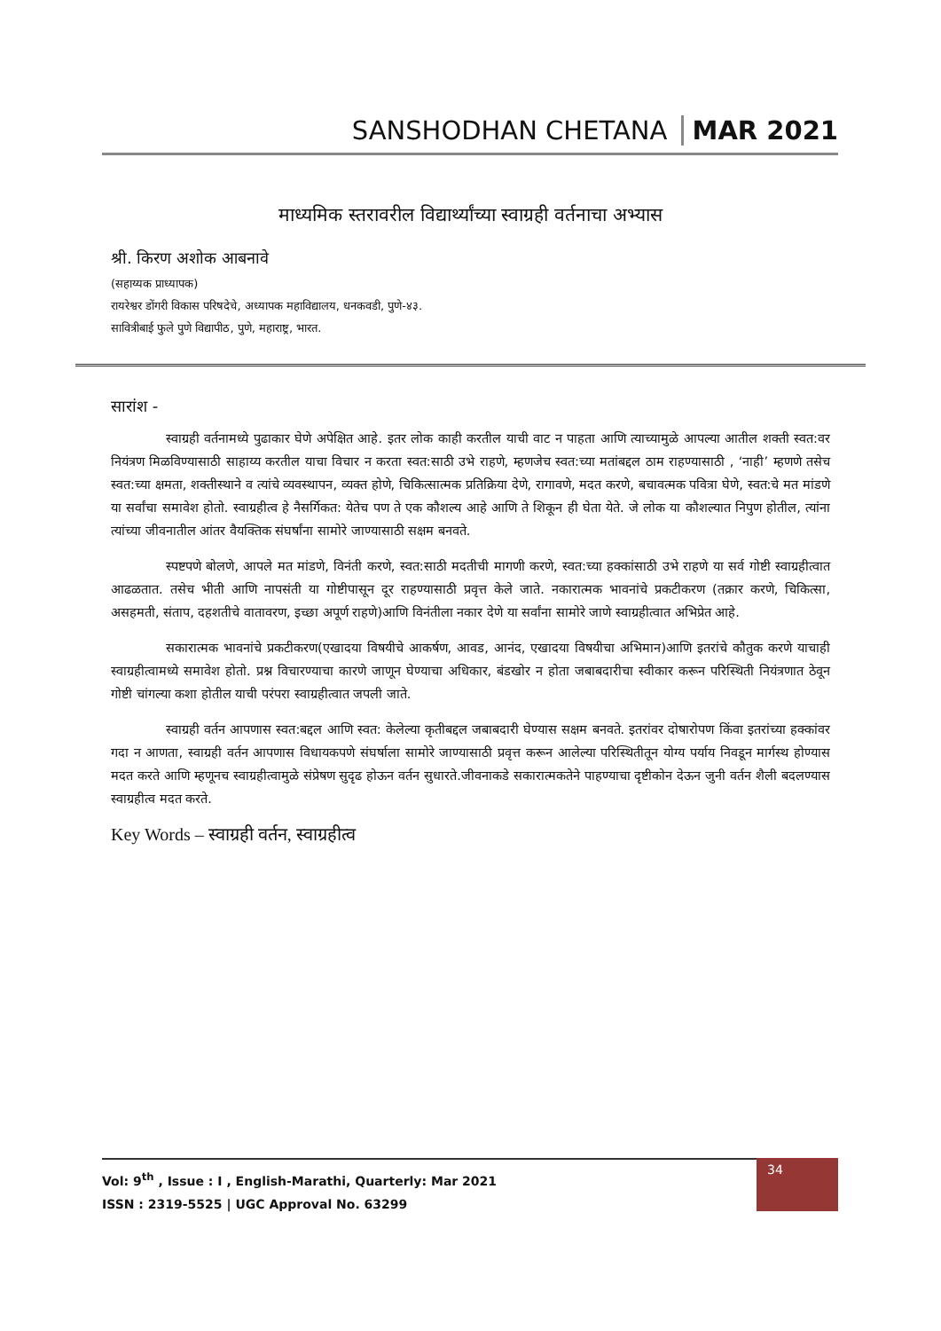SANSHODHAN CHETANA MAR 2021
माध्यमिक स्तरावरील विद्यार्थ्यांच्या स्वाग्रही वर्तनाचा अभ्यास
श्री. किरण अशोक आबनावे
(सहाय्यक प्राध्यापक)
रायरेश्वर डोंगरी विकास परिषदेचे, अध्यापक महाविद्यालय, धनकवडी, पुणे-४३.
सावित्रीबाई फुले पुणे विद्यापीठ, पुणे, महाराष्ट्र, भारत.
सारांश -
स्वाग्रही वर्तनामध्ये पुढाकार घेणे अपेक्षित आहे. इतर लोक काही करतील याची वाट न पाहता आणि त्याच्यामुळे आपल्या आतील शक्ती स्वत:वर नियंत्रण मिळविण्यासाठी साहाय्य करतील याचा विचार न करता स्वत:साठी उभे राहणे, म्हणजेच स्वत:च्या मतांबद्दल ठाम राहण्यासाठी , ‘नाही’ म्हणणे तसेच स्वत:च्या क्षमता, शक्तीस्थाने व त्यांचे व्यवस्थापन, व्यक्त होणे, चिकित्सात्मक प्रतिक्रिया देणे, रागावणे, मदत करणे, बचावत्मक पवित्रा घेणे, स्वत:चे मत मांडणे या सर्वांचा समावेश होतो. स्वाग्रहीत्व हे नैसर्गिकत: येतेच पण ते एक कौशल्य आहे आणि ते शिकून ही घेता येते. जे लोक या कौशल्यात निपुण होतील, त्यांना त्यांच्या जीवनातील आंतर वैयक्तिक संघर्षांना सामोरे जाण्यासाठी सक्षम बनवते.
स्पष्टपणे बोलणे, आपले मत मांडणे, विनंती करणे, स्वत:साठी मदतीची मागणी करणे, स्वत:च्या हक्कांसाठी उभे राहणे या सर्व गोष्टी स्वाग्रहीत्वात आढळतात. तसेच भीती आणि नापसंती या गोष्टीपासून दूर राहण्यासाठी प्रवृत्त केले जाते. नकारात्मक भावनांचे प्रकटीकरण (तक्रार करणे, चिकित्सा, असहमती, संताप, दहशतीचे वातावरण, इच्छा अपूर्ण राहणे)आणि विनंतीला नकार देणे या सर्वांना सामोरे जाणे स्वाग्रहीत्वात अभिप्रेत आहे.
सकारात्मक भावनांचे प्रकटीकरण(एखादया विषयीचे आकर्षण, आवड, आनंद, एखादया विषयीचा अभिमान)आणि इतरांचे कौतुक करणे याचाही स्वाग्रहीत्वामध्ये समावेश होतो. प्रश्न विचारण्याचा कारणे जाणून घेण्याचा अधिकार, बंडखोर न होता जबाबदारीचा स्वीकार करून परिस्थिती नियंत्रणात ठेवून गोष्टी चांगल्या कशा होतील याची परंपरा स्वाग्रहीत्वात जपली जाते.
स्वाग्रही वर्तन आपणास स्वत:बद्दल आणि स्वत: केलेल्या कृतीबद्दल जबाबदारी घेण्यास सक्षम बनवते. इतरांवर दोषारोपण किंवा इतरांच्या हक्कांवर गदा न आणता, स्वाग्रही वर्तन आपणास विधायकपणे संघर्षाला सामोरे जाण्यासाठी प्रवृत्त करून आलेल्या परिस्थितीतून योग्य पर्याय निवडून मार्गस्थ होण्यास मदत करते आणि म्हणूनच स्वाग्रहीत्वामुळे संप्रेषण सुदृढ होऊन वर्तन सुधारते.जीवनाकडे सकारात्मकतेने पाहण्याचा दृष्टीकोन देऊन जुनी वर्तन शैली बदलण्यास स्वाग्रहीत्व मदत करते.
Key Words – स्वाग्रही वर्तन, स्वाग्रहीत्व
Vol: 9<sup>th</sup> , Issue : I , English-Marathi, Quarterly: Mar 2021
ISSN : 2319-5525 | UGC Approval No. 63299
34